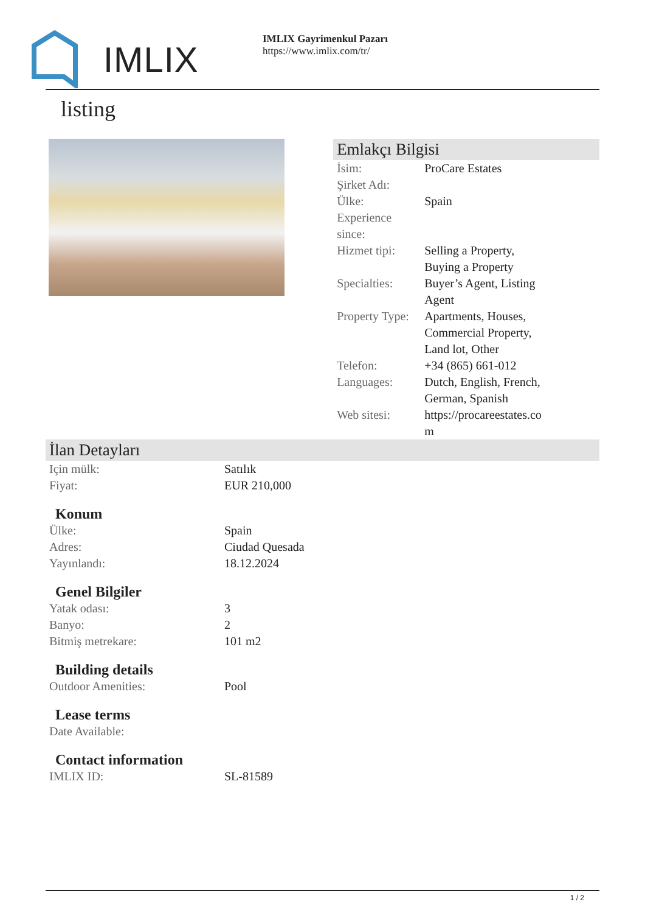IMLIX
IMLIX Gayrimenkul Pazarı
https://www.imlix.com/tr/
listing
Emlakçı Bilgisi
| İsim: | ProCare Estates |
| Şirket Adı: | |
| Ülke: | Spain |
| Experience since: | |
| Hizmet tipi: | Selling a Property, Buying a Property |
| Specialties: | Buyer’s Agent, Listing Agent |
| Property Type: | Apartments, Houses, Commercial Property, Land lot, Other |
| Telefon: | +34 (865) 661-012 |
| Languages: | Dutch, English, French, German, Spanish |
| Web sitesi: | https://procareestates.com |
İlan Detayları
| Için mülk: | Satılık |
| Fiyat: | EUR 210,000 |
Konum
| Ülke: | Spain |
| Adres: | Ciudad Quesada |
| Yayınlandı: | 18.12.2024 |
Genel Bilgiler
| Yatak odası: | 3 |
| Banyo: | 2 |
| Bitmiş metrekare: | 101 m2 |
Building details
| Outdoor Amenities: | Pool |
Lease terms
| Date Available: | |
Contact information
| IMLIX ID: | SL-81589 |
1 / 2